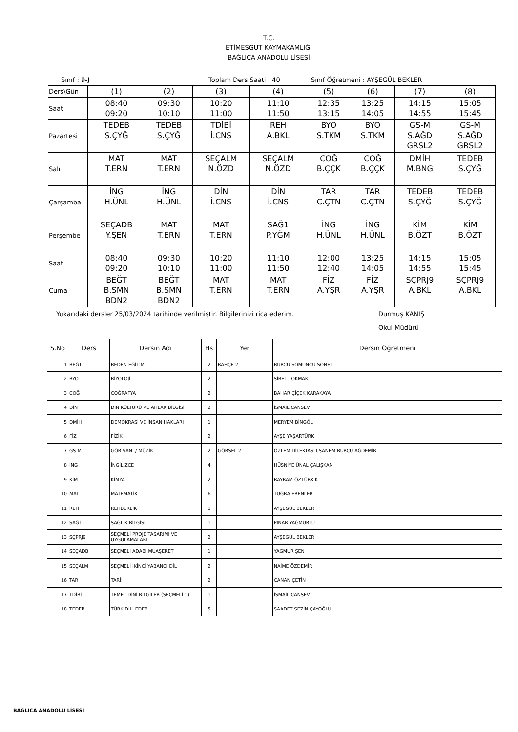T.C.
ETİMESGUT KAYMAKAMLIĞI
BAĞLICA ANADOLU LİSESİ
Sınıf : 9-J Toplam Ders Saati : 40 Sınıf Öğretmeni : AYŞEGÜL BEKLER
| Ders\Gün | (1) | (2) | (3) | (4) | (5) | (6) | (7) | (8) |
| Saat | 08:40 09:20 | 09:30 10:10 | 10:20 11:00 | 11:10 11:50 | 12:35 13:15 | 13:25 14:05 | 14:15 14:55 | 15:05 15:45 |
| Pazartesi | TEDEB S.ÇYĞ | TEDEB S.ÇYĞ | TDİBİ İ.CNS | REH A.BKL | BYO S.TKM | BYO S.TKM | GS-M S.AĞD GRSL2 | GS-M S.AĞD GRSL2 |
| Salı | MAT T.ERN | MAT T.ERN | SEÇALM N.ÖZD | SEÇALM N.ÖZD | COĞ B.ÇÇK | COĞ B.ÇÇK | DMİH M.BNG | TEDEB S.ÇYĞ |
| Çarşamba | İNG H.ÜNL | İNG H.ÜNL | DİN İ.CNS | DİN İ.CNS | TAR C.ÇTN | TAR C.ÇTN | TEDEB S.ÇYĞ | TEDEB S.ÇYĞ |
| Perşembe | SEÇADB Y.ŞEN | MAT T.ERN | MAT T.ERN | SAĞ1 P.YĞM | İNG H.ÜNL | İNG H.ÜNL | KİM B.ÖZT | KİM B.ÖZT |
| Saat | 08:40 09:20 | 09:30 10:10 | 10:20 11:00 | 11:10 11:50 | 12:00 12:40 | 13:25 14:05 | 14:15 14:55 | 15:05 15:45 |
| Cuma | BEĞT B.SMN BDN2 | BEĞT B.SMN BDN2 | MAT T.ERN | MAT T.ERN | FİZ A.YŞR | FİZ A.YŞR | SÇPRJ9 A.BKL | SÇPRJ9 A.BKL |
Yukarıdaki dersler 25/03/2024 tarihinde verilmiştir. Bilgilerinizi rica ederim. Durmuş KANIŞ
Okul Müdürü
| S.No | Ders | Dersin Adı | Hs | Yer | Dersin Öğretmeni |
| --- | --- | --- | --- | --- | --- |
| 1 | BEĞT | BEDEN EĞİTİMİ | 2 | BAHÇE 2 | BURCU SOMUNCU SONEL |
| 2 | BYO | BİYOLOJİ | 2 | | SİBEL TOKMAK |
| 3 | COĞ | COĞRAFYA | 2 | | BAHAR ÇİÇEK KARAKAYA |
| 4 | DİN | DİN KÜLTÜRÜ VE AHLAK BİLGİSİ | 2 | | İSMAİL CANSEV |
| 5 | DMİH | DEMOKRASİ VE İNSAN HAKLARI | 1 | | MERYEM BİNGÖL |
| 6 | FİZ | FİZİK | 2 | | AYŞE YAŞARTÜRK |
| 7 | GS-M | GÖR.SAN. / MÜZİK | 2 | GÖRSEL 2 | ÖZLEM DİLEKTAŞLI,SANEM BURCU AĞDEMİR |
| 8 | İNG | İNGİLİZCE | 4 | | HÜSNİYE ÜNAL ÇALIŞKAN |
| 9 | KİM | KİMYA | 2 | | BAYRAM ÖZTÜRK-K |
| 10 | MAT | MATEMATİK | 6 | | TUĞBA ERENLER |
| 11 | REH | REHBERLİK | 1 | | AYŞEGÜL BEKLER |
| 12 | SAĞ1 | SAĞLIK BİLGİSİ | 1 | | PINAR YAĞMURLU |
| 13 | SÇPRJ9 | SEÇMELİ PROJE TASARIMI VE UYGULAMALARI | 2 | | AYŞEGÜL BEKLER |
| 14 | SEÇADB | SEÇMELİ ADABI MUAŞERET | 1 | | YAĞMUR ŞEN |
| 15 | SEÇALM | SEÇMELİ İKİNCİ YABANCI DİL | 2 | | NAİME ÖZDEMİR |
| 16 | TAR | TARİH | 2 | | CANAN ÇETİN |
| 17 | TDİBİ | TEMEL DİNİ BİLGİLER (SEÇMELİ-1) | 1 | | İSMAİL CANSEV |
| 18 | TEDEB | TÜRK DİLİ EDEB | 5 | | SAADET SEZİN ÇAYOĞLU |
BAĞLICA ANADOLU LİSESİ